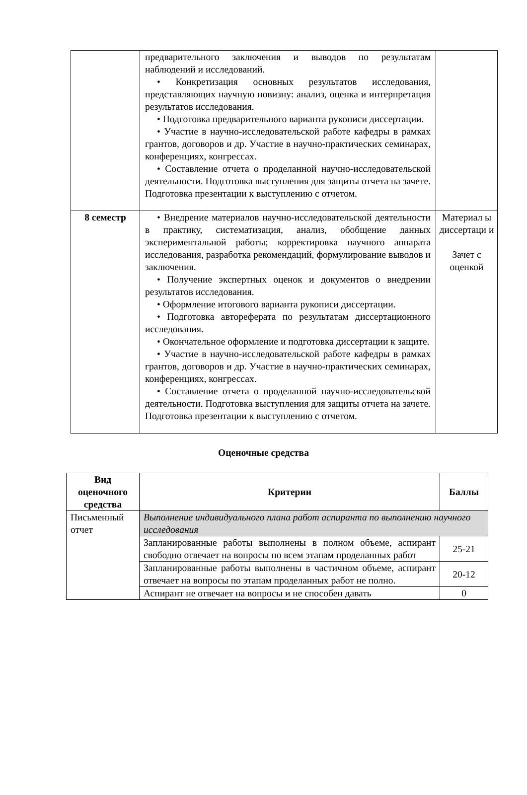| | предварительного заключения и выводов по результатам наблюдений и исследований. • Конкретизация основных результатов исследования, представляющих научную новизну: анализ, оценка и интерпретация результатов исследования. • Подготовка предварительного варианта рукописи диссертации. • Участие в научно-исследовательской работе кафедры в рамках грантов, договоров и др. Участие в научно-практических семинарах, конференциях, конгрессах. • Составление отчета о проделанной научно-исследовательской деятельности. Подготовка выступления для защиты отчета на зачете. Подготовка презентации к выступлению с отчетом. | |
| 8 семестр | • Внедрение материалов научно-исследовательской деятельности в практику, систематизация, анализ, обобщение данных экспериментальной работы; корректировка научного аппарата исследования, разработка рекомендаций, формулирование выводов и заключения. • Получение экспертных оценок и документов о внедрении результатов исследования. • Оформление итогового варианта рукописи диссертации. • Подготовка автореферата по результатам диссертационного исследования. • Окончательное оформление и подготовка диссертации к защите. • Участие в научно-исследовательской работе кафедры в рамках грантов, договоров и др. Участие в научно-практических семинарах, конференциях, конгрессах. • Составление отчета о проделанной научно-исследовательской деятельности. Подготовка выступления для защиты отчета на зачете. Подготовка презентации к выступлению с отчетом. | Материал ы диссертаци и Зачет с оценкой |
Оценочные средства
| Вид оценочного средства | Критерии | Баллы |
| --- | --- | --- |
| Письменный отчет | Выполнение индивидуального плана работ аспиранта по выполнению научного исследования | |
| | Запланированные работы выполнены в полном объеме, аспирант свободно отвечает на вопросы по всем этапам проделанных работ | 25-21 |
| | Запланированные работы выполнены в частичном объеме, аспирант отвечает на вопросы по этапам проделанных работ не полно. | 20-12 |
| | Аспирант не отвечает на вопросы и не способен давать | 0 |